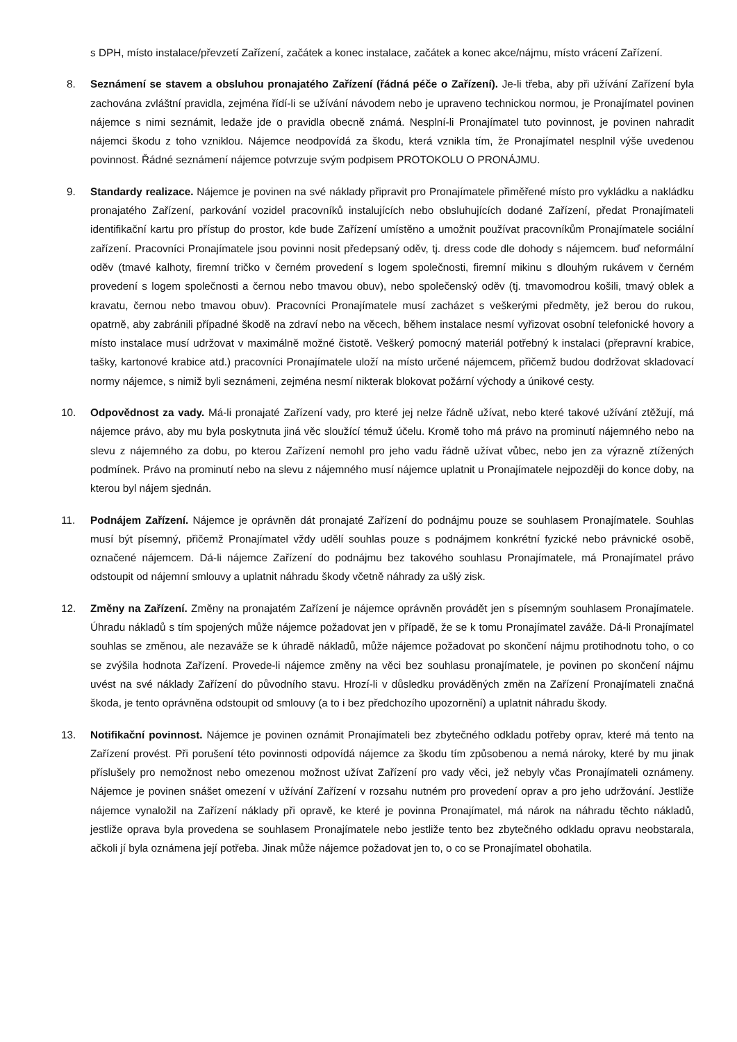s DPH, místo instalace/převzetí Zařízení, začátek a konec instalace, začátek a konec akce/nájmu, místo vrácení Zařízení.
8. Seznámení se stavem a obsluhou pronajatého Zařízení (řádná péče o Zařízení). Je-li třeba, aby při užívání Zařízení byla zachována zvláštní pravidla, zejména řídí-li se užívání návodem nebo je upraveno technickou normou, je Pronajímatel povinen nájemce s nimi seznámit, ledaže jde o pravidla obecně známá. Nesplní-li Pronajímatel tuto povinnost, je povinen nahradit nájemci škodu z toho vzniklou. Nájemce neodpovídá za škodu, která vznikla tím, že Pronajímatel nesplnil výše uvedenou povinnost. Řádné seznámení nájemce potvrzuje svým podpisem PROTOKOLU O PRONÁJMU.
9. Standardy realizace. Nájemce je povinen na své náklady připravit pro Pronajímatele přiměřené místo pro vykládku a nakládku pronajatého Zařízení, parkování vozidel pracovníků instalujících nebo obsluhujících dodané Zařízení, předat Pronajímateli identifikační kartu pro přístup do prostor, kde bude Zařízení umístěno a umožnit používat pracovníkům Pronajímatele sociální zařízení. Pracovníci Pronajímatele jsou povinni nosit předepsaný oděv, tj. dress code dle dohody s nájemcem. buď neformální oděv (tmavé kalhoty, firemní tričko v černém provedení s logem společnosti, firemní mikinu s dlouhým rukávem v černém provedení s logem společnosti a černou nebo tmavou obuv), nebo společenský oděv (tj. tmavomodrou košili, tmavý oblek a kravatu, černou nebo tmavou obuv). Pracovníci Pronajímatele musí zacházet s veškerými předměty, jež berou do rukou, opatrně, aby zabránili případné škodě na zdraví nebo na věcech, během instalace nesmí vyřizovat osobní telefonické hovory a místo instalace musí udržovat v maximálně možné čistotě. Veškerý pomocný materiál potřebný k instalaci (přepravní krabice, tašky, kartonové krabice atd.) pracovníci Pronajímatele uloží na místo určené nájemcem, přičemž budou dodržovat skladovací normy nájemce, s nimiž byli seznámeni, zejména nesmí nikterak blokovat požární východy a únikové cesty.
10. Odpovědnost za vady. Má-li pronajaté Zařízení vady, pro které jej nelze řádně užívat, nebo které takové užívání ztěžují, má nájemce právo, aby mu byla poskytnuta jiná věc sloužící témuž účelu. Kromě toho má právo na prominutí nájemného nebo na slevu z nájemného za dobu, po kterou Zařízení nemohl pro jeho vadu řádně užívat vůbec, nebo jen za výrazně ztížených podmínek. Právo na prominutí nebo na slevu z nájemného musí nájemce uplatnit u Pronajímatele nejpozději do konce doby, na kterou byl nájem sjednán.
11. Podnájem Zařízení. Nájemce je oprávněn dát pronajaté Zařízení do podnájmu pouze se souhlasem Pronajímatele. Souhlas musí být písemný, přičemž Pronajímatel vždy udělí souhlas pouze s podnájmem konkrétní fyzické nebo právnické osobě, označené nájemcem. Dá-li nájemce Zařízení do podnájmu bez takového souhlasu Pronajímatele, má Pronajímatel právo odstoupit od nájemní smlouvy a uplatnit náhradu škody včetně náhrady za ušlý zisk.
12. Změny na Zařízení. Změny na pronajatém Zařízení je nájemce oprávněn provádět jen s písemným souhlasem Pronajímatele. Úhradu nákladů s tím spojených může nájemce požadovat jen v případě, že se k tomu Pronajímatel zaváže. Dá-li Pronajímatel souhlas se změnou, ale nezaváže se k úhradě nákladů, může nájemce požadovat po skončení nájmu protihodnotu toho, o co se zvýšila hodnota Zařízení. Provede-li nájemce změny na věci bez souhlasu pronajímatele, je povinen po skončení nájmu uvést na své náklady Zařízení do původního stavu. Hrozí-li v důsledku prováděných změn na Zařízení Pronajímateli značná škoda, je tento oprávněna odstoupit od smlouvy (a to i bez předchozího upozornění) a uplatnit náhradu škody.
13. Notifikační povinnost. Nájemce je povinen oznámit Pronajímateli bez zbytečného odkladu potřeby oprav, které má tento na Zařízení provést. Při porušení této povinnosti odpovídá nájemce za škodu tím způsobenou a nemá nároky, které by mu jinak příslušely pro nemožnost nebo omezenou možnost užívat Zařízení pro vady věci, jež nebyly včas Pronajímateli oznámeny. Nájemce je povinen snášet omezení v užívání Zařízení v rozsahu nutném pro provedení oprav a pro jeho udržování. Jestliže nájemce vynaložil na Zařízení náklady při opravě, ke které je povinna Pronajímatel, má nárok na náhradu těchto nákladů, jestliže oprava byla provedena se souhlasem Pronajímatele nebo jestliže tento bez zbytečného odkladu opravu neobstarala, ačkoli jí byla oznámena její potřeba. Jinak může nájemce požadovat jen to, o co se Pronajímatel obohatila.